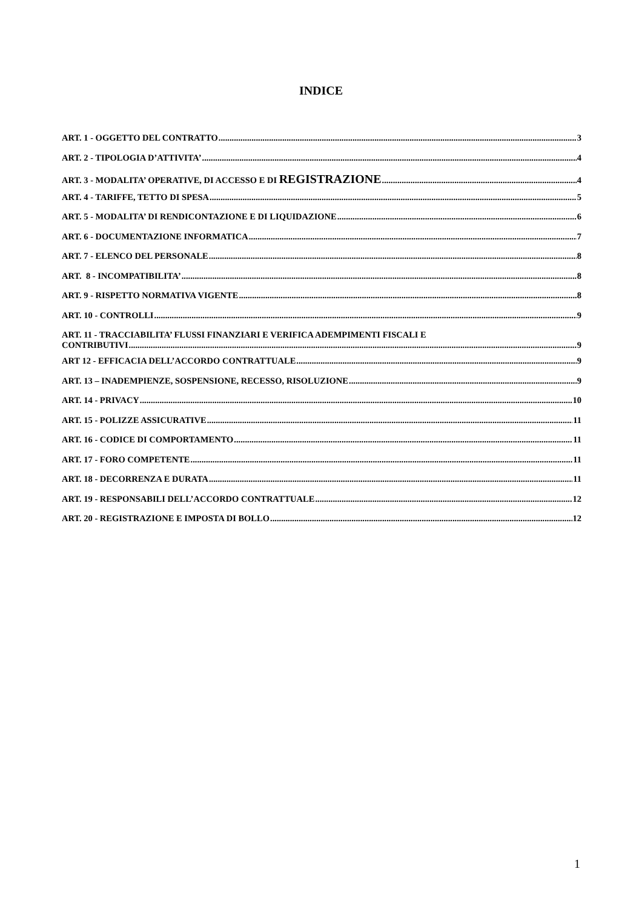INDICE
ART. 1 - OGGETTO DEL CONTRATTO 3
ART. 2 - TIPOLOGIA D’ATTIVITA’ 4
ART. 3 - MODALITA’ OPERATIVE, DI ACCESSO E DI REGISTRAZIONE 4
ART. 4 - TARIFFE, TETTO DI SPESA 5
ART. 5 - MODALITA’ DI RENDICONTAZIONE E DI LIQUIDAZIONE 6
ART. 6 - DOCUMENTAZIONE INFORMATICA 7
ART. 7 - ELENCO DEL PERSONALE 8
ART. 8 - INCOMPATIBILITA’ 8
ART. 9 - RISPETTO NORMATIVA VIGENTE 8
ART. 10 - CONTROLLI 9
ART. 11 - TRACCIABILITA’ FLUSSI FINANZIARI E VERIFICA ADEMPIMENTI FISCALI E
CONTRIBUTIVI 9
ART 12 - EFFICACIA DELL’ACCORDO CONTRATTUALE 9
ART. 13 – INADEMPIENZE, SOSPENSIONE, RECESSO, RISOLUZIONE 9
ART. 14 - PRIVACY 10
ART. 15 - POLIZZE ASSICURATIVE 11
ART. 16 - CODICE DI COMPORTAMENTO 11
ART. 17 - FORO COMPETENTE 11
ART. 18 - DECORRENZA E DURATA 11
ART. 19 - RESPONSABILI DELL’ACCORDO CONTRATTUALE 12
ART. 20 - REGISTRAZIONE E IMPOSTA DI BOLLO 12
1